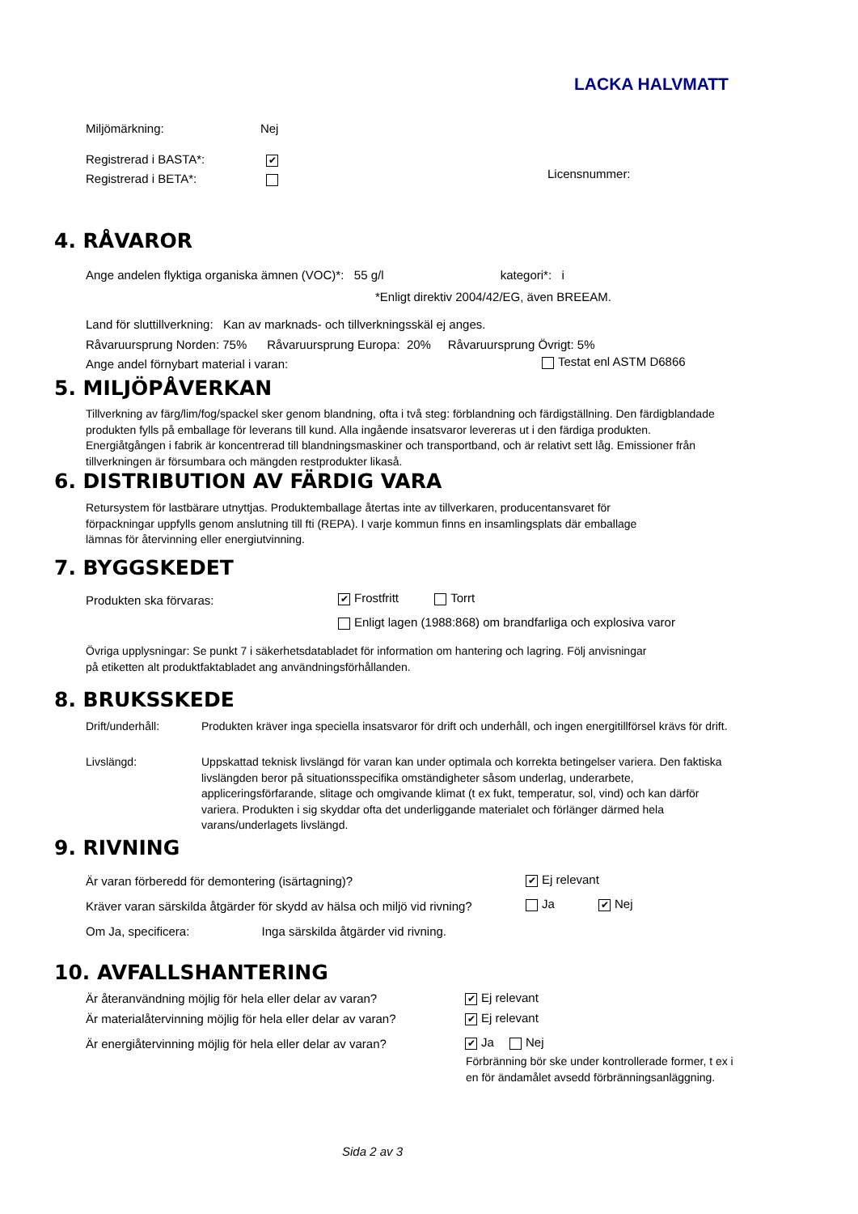LACKA HALVMATT
Miljömärkning: Nej
Registrerad i BASTA*: ✔
Registrerad i BETA*: Licensnummer:
4. RÅVAROR
Ange andelen flyktiga organiska ämnen (VOC)*: 55 g/l kategori*: i
*Enligt direktiv 2004/42/EG, även BREEAM.
Land för sluttillverkning: Kan av marknads- och tillverkningsskäl ej anges.
Råvaruursprung Norden: 75% Råvaruursprung Europa: 20% Råvaruursprung Övrigt: 5%
Ange andel förnybart material i varan:
Testat enl ASTM D6866
5. MILJÖPÅVERKAN
Tillverkning av färg/lim/fog/spackel sker genom blandning, ofta i två steg: förblandning och färdigställning. Den färdigblandade produkten fylls på emballage för leverans till kund. Alla ingående insatsvaror levereras ut i den färdiga produkten. Energiåtgången i fabrik är koncentrerad till blandningsmaskiner och transportband, och är relativt sett låg. Emissioner från tillverkningen är försumbara och mängden restprodukter likaså.
6. DISTRIBUTION AV FÄRDIG VARA
Retursystem för lastbärare utnyttjas. Produktemballage återtas inte av tillverkaren, producentansvaret för förpackningar uppfylls genom anslutning till fti (REPA). I varje kommun finns en insamlingsplats där emballage lämnas för återvinning eller energiutvinning.
7. BYGGSKEDET
Produkten ska förvaras: ✔ Frostfritt Torrt
Enligt lagen (1988:868) om brandfarliga och explosiva varor
Övriga upplysningar: Se punkt 7 i säkerhetsdatabladet för information om hantering och lagring. Följ anvisningar på etiketten alt produktfaktabladet ang användningsförhållanden.
8. BRUKSSKEDE
Drift/underhåll: Produkten kräver inga speciella insatsvaror för drift och underhåll, och ingen energitillförsel krävs för drift.
Livslängd: Uppskattad teknisk livslängd för varan kan under optimala och korrekta betingelser variera. Den faktiska livslängden beror på situationsspecifika omständigheter såsom underlag, underarbete, appliceringsförfarande, slitage och omgivande klimat (t ex fukt, temperatur, sol, vind) och kan därför variera. Produkten i sig skyddar ofta det underliggande materialet och förlänger därmed hela varans/underlagets livslängd.
9. RIVNING
Är varan förberedd för demontering (isärtagning)?
✔ Ej relevant
Kräver varan särskilda åtgärder för skydd av hälsa och miljö vid rivning?
Ja ✔ Nej
Om Ja, specificera: Inga särskilda åtgärder vid rivning.
10. AVFALLSHANTERING
Är återanvändning möjlig för hela eller delar av varan?
✔ Ej relevant
Är materialåtervinning möjlig för hela eller delar av varan?
✔ Ej relevant
Är energiåtervinning möjlig för hela eller delar av varan?
✔ Ja Nej
Förbränning bör ske under kontrollerade former, t ex i en för ändamålet avsedd förbränningsanläggning.
Sida 2 av 3